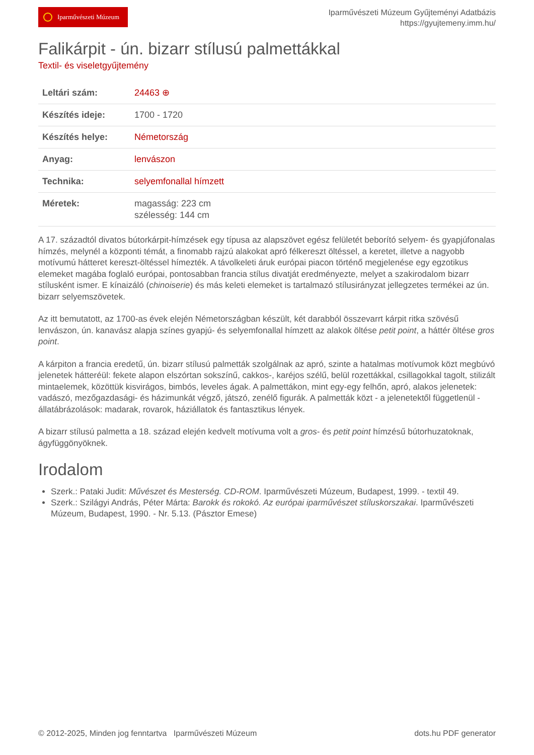Iparművészeti Múzeum
Iparművészeti Múzeum Gyűjteményi Adatbázis
https://gyujtemeny.imm.hu/
Falikárpit - ún. bizarr stílusú palmettákkal
Textil- és viseletgyűjtemény
| Leltári szám: | 24463 ⊕ |
| Készítés ideje: | 1700 - 1720 |
| Készítés helye: | Németország |
| Anyag: | lenvászon |
| Technika: | selyemfonallal hímzett |
| Méretek: | magasság: 223 cm szélesség: 144 cm |
A 17. századtól divatos bútorkárpit-hímzések egy típusa az alapszövet egész felületét beborító selyem- és gyapjúfonalas hímzés, melynél a központi témát, a finomabb rajzú alakokat apró félkereszt öltéssel, a keretet, illetve a nagyobb motívumú hátteret kereszt-öltéssel hímezték. A távolkeleti áruk európai piacon történő megjelenése egy egzotikus elemeket magába foglaló európai, pontosabban francia stílus divatját eredményezte, melyet a szakirodalom bizarr stílusként ismer. E kínaizáló (chinoiserie) és más keleti elemeket is tartalmazó stílusirányzat jellegzetes termékei az ún. bizarr selyemszövetek.
Az itt bemutatott, az 1700-as évek elején Németországban készült, két darabból összevarrt kárpit ritka szövésű lenvászon, ún. kanavász alapja színes gyapjú- és selyemfonallal hímzett az alakok öltése petit point, a háttér öltése gros point.
A kárpiton a francia eredetű, ún. bizarr stílusú palmetták szolgálnak az apró, szinte a hatalmas motívumok közt megbúvó jelenetek hátteréül: fekete alapon elszórtan sokszínű, cakkos-, karéjos szélű, belül rozettákkal, csillagokkal tagolt, stilizált mintaelemek, közöttük kisvirágos, bimbós, leveles ágak. A palmettákon, mint egy-egy felhőn, apró, alakos jelenetek: vadászó, mezőgazdasági- és házimunkát végző, játszó, zenélő figurák. A palmetták közt - a jelenetektől függetlenül - állatábrázolások: madarak, rovarok, háziállatok és fantasztikus lények.
A bizarr stílusú palmetta a 18. század elején kedvelt motívuma volt a gros- és petit point hímzésű bútorhuzatoknak, ágyfüggönyöknek.
Irodalom
Szerk.: Pataki Judit: Művészet és Mesterség. CD-ROM. Iparművészeti Múzeum, Budapest, 1999. - textil 49.
Szerk.: Szilágyi András, Péter Márta: Barokk és rokokó. Az európai iparművészet stíluskorszakai. Iparművészeti Múzeum, Budapest, 1990. - Nr. 5.13. (Pásztor Emese)
© 2012-2025, Minden jog fenntartva Iparművészeti Múzeum
dots.hu PDF generator